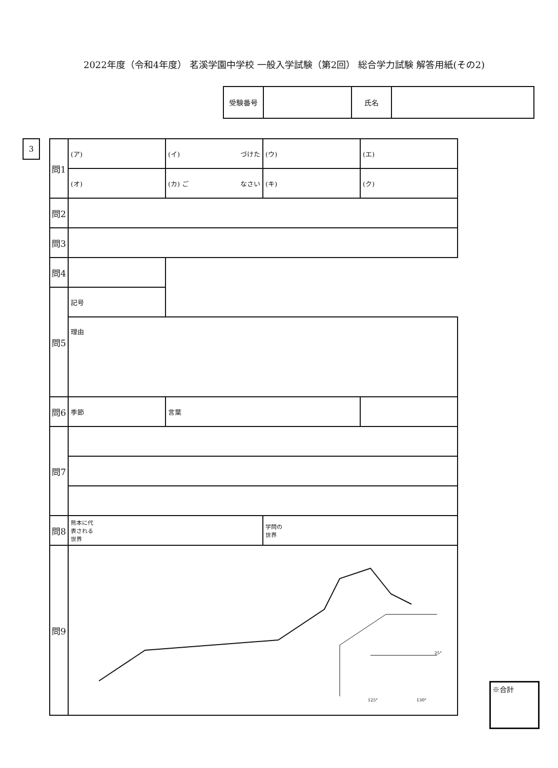2022年度（令和4年度） 茗溪学園中学校 一般入学試験（第2回） 総合学力試験 解答用紙(その2)
| 受験番号 | | 氏名 | |
3
| 問1 | (ア) | (イ) づけた | (ウ) | (エ) |
| | (オ) | (カ) ご なさい | (キ) | (ク) |
| 問2 | | | | |
| 問3 | | | | |
| 問4 | | | | |
| 問5 | 記号 | | | |
| | 理由 | | | |
| 問6 | 季節 | 言葉 | | |
| 問7 | | | | |
| 問8 | 熊本に代 表される 世界 | | 学問の 世界 | |
| 問9 | 125° 130° 25° | | | |
※合計